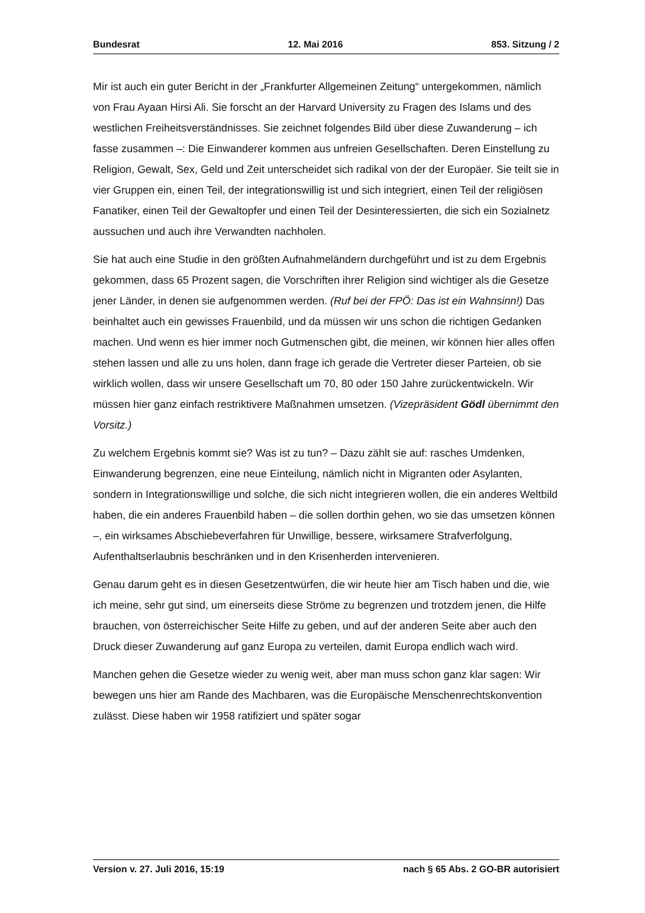Bundesrat 12. Mai 2016 853. Sitzung / 2
Mir ist auch ein guter Bericht in der „Frankfurter Allgemeinen Zeitung“ untergekommen, nämlich von Frau Ayaan Hirsi Ali. Sie forscht an der Harvard University zu Fragen des Islams und des westlichen Freiheitsverständnisses. Sie zeichnet folgendes Bild über diese Zuwanderung – ich fasse zusammen –: Die Einwanderer kommen aus unfreien Gesellschaften. Deren Einstellung zu Religion, Gewalt, Sex, Geld und Zeit unterscheidet sich radikal von der der Europäer. Sie teilt sie in vier Gruppen ein, einen Teil, der integrationswillig ist und sich integriert, einen Teil der religiösen Fanatiker, einen Teil der Gewaltopfer und einen Teil der Desinteressierten, die sich ein Sozialnetz aussuchen und auch ihre Verwandten nachholen.
Sie hat auch eine Studie in den größten Aufnahmeländern durchgeführt und ist zu dem Ergebnis gekommen, dass 65 Prozent sagen, die Vorschriften ihrer Religion sind wichtiger als die Gesetze jener Länder, in denen sie aufgenommen werden. (Ruf bei der FPÖ: Das ist ein Wahnsinn!) Das beinhaltet auch ein gewisses Frauenbild, und da müssen wir uns schon die richtigen Gedanken machen. Und wenn es hier immer noch Gutmenschen gibt, die meinen, wir können hier alles offen stehen lassen und alle zu uns holen, dann frage ich gerade die Vertreter dieser Parteien, ob sie wirklich wollen, dass wir unsere Gesellschaft um 70, 80 oder 150 Jahre zurückentwickeln. Wir müssen hier ganz einfach restriktivere Maßnahmen umsetzen. (Vizepräsident Gödl übernimmt den Vorsitz.)
Zu welchem Ergebnis kommt sie? Was ist zu tun? – Dazu zählt sie auf: rasches Umdenken, Einwanderung begrenzen, eine neue Einteilung, nämlich nicht in Migranten oder Asylanten, sondern in Integrationswillige und solche, die sich nicht integrieren wollen, die ein anderes Weltbild haben, die ein anderes Frauenbild haben – die sollen dorthin gehen, wo sie das umsetzen können –, ein wirksames Abschiebeverfahren für Unwillige, bessere, wirksamere Strafverfolgung, Aufenthaltserlaubnis beschränken und in den Krisenherden intervenieren.
Genau darum geht es in diesen Gesetzentwürfen, die wir heute hier am Tisch haben und die, wie ich meine, sehr gut sind, um einerseits diese Ströme zu begrenzen und trotzdem jenen, die Hilfe brauchen, von österreichischer Seite Hilfe zu geben, und auf der anderen Seite aber auch den Druck dieser Zuwanderung auf ganz Europa zu verteilen, damit Europa endlich wach wird.
Manchen gehen die Gesetze wieder zu wenig weit, aber man muss schon ganz klar sagen: Wir bewegen uns hier am Rande des Machbaren, was die Europäische Menschenrechtskonvention zulässt. Diese haben wir 1958 ratifiziert und später sogar
Version v. 27. Juli 2016, 15:19 nach § 65 Abs. 2 GO-BR autorisiert